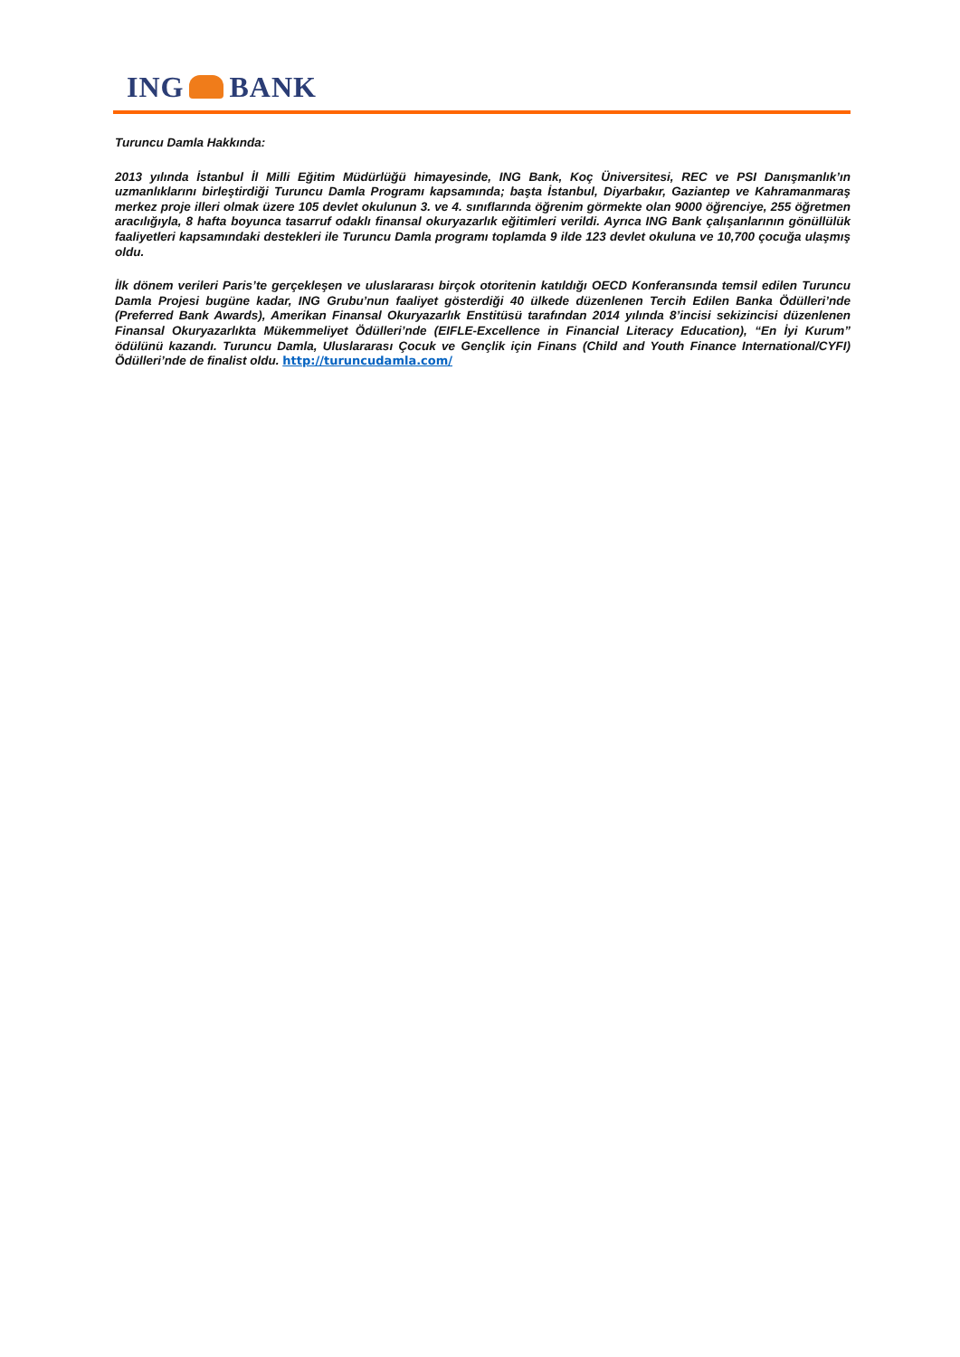ING BANK
Turuncu Damla Hakkında:
2013 yılında İstanbul İl Milli Eğitim Müdürlüğü himayesinde, ING Bank, Koç Üniversitesi, REC ve PSI Danışmanlık’ın uzmanlıklarını birleştirdiği Turuncu Damla Programı kapsamında; başta İstanbul, Diyarbakır, Gaziantep ve Kahramanmaraş merkez proje illeri olmak üzere 105 devlet okulunun 3. ve 4. sınıflarında öğrenim görmekte olan 9000 öğrenciye, 255 öğretmen aracılığıyla, 8 hafta boyunca tasarruf odaklı finansal okuryazarlık eğitimleri verildi. Ayrıca ING Bank çalışanlarının gönüllülük faaliyetleri kapsamındaki destekleri ile Turuncu Damla programı toplamda 9 ilde 123 devlet okuluna ve 10,700 çocuğa ulaşmış oldu.
İlk dönem verileri Paris’te gerçekleşen ve uluslararası birçok otoritenin katıldığı OECD Konferansında temsil edilen Turuncu Damla Projesi bugüne kadar, ING Grubu’nun faaliyet gösterdiği 40 ülkede düzenlenen Tercih Edilen Banka Ödülleri’nde (Preferred Bank Awards), Amerikan Finansal Okuryazarlık Enstitüsü tarafından 2014 yılında 8’incisi sekizincisi düzenlenen Finansal Okuryazarlıkta Mükemmeliyet Ödülleri’nde (EIFLE-Excellence in Financial Literacy Education), “En İyi Kurum” ödülünü kazandı. Turuncu Damla, Uluslararası Çocuk ve Gençlik için Finans (Child and Youth Finance International/CYFI) Ödülleri’nde de finalist oldu. http://turuncudamla.com/